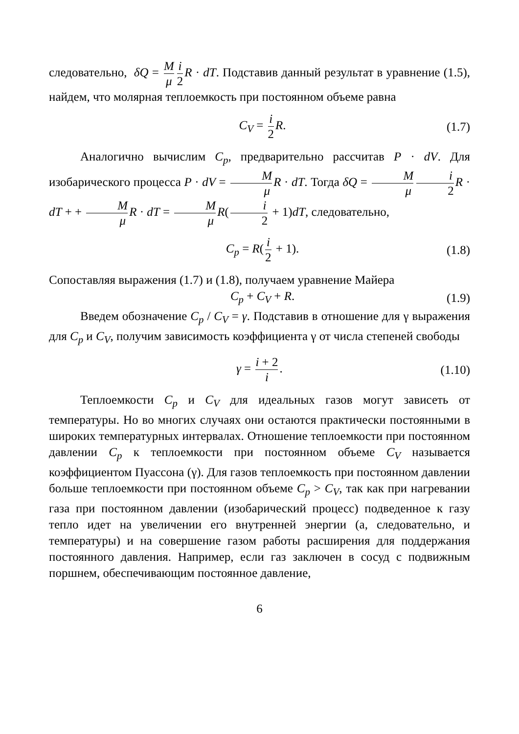следовательно, δQ = M μ i 2 R · dT. Подставив данный результат в уравнение (1.5), найдем, что молярная теплоемкость при постоянном объеме равна
C<sub>V</sub> = i 2 R. (1.7)
Аналогично вычислим C<sub>p</sub>, предварительно рассчитав P · dV. Для изобарического процесса P · dV = M μ R · dT. Тогда δQ = M μ i 2 R · dT + + M μ R · dT = M μ R(i 2 + 1)dT, следовательно,
C<sub>p</sub> = R(i 2 + 1). (1.8)
Сопоставляя выражения (1.7) и (1.8), получаем уравнение Майера
C<sub>p</sub> + C<sub>V</sub> + R. (1.9)
Введем обозначение C<sub>p</sub> / C<sub>V</sub> = γ. Подставив в отношение для γ выражения для C<sub>p</sub> и C<sub>V</sub>, получим зависимость коэффициента γ от числа степеней свободы
γ = i + 2 i. (1.10)
Теплоемкости C<sub>p</sub> и C<sub>V</sub> для идеальных газов могут зависеть от температуры. Но во многих случаях они остаются практически постоянными в широких температурных интервалах. Отношение теплоемкости при постоянном давлении C<sub>p</sub> к теплоемкости при постоянном объеме C<sub>V</sub> называется коэффициентом Пуассона (γ). Для газов теплоемкость при постоянном давлении больше теплоемкости при постоянном объеме C<sub>p</sub> > C<sub>V</sub>, так как при нагревании газа при постоянном давлении (изобарический процесс) подведенное к газу тепло идет на увеличении его внутренней энергии (а, следовательно, и температуры) и на совершение газом работы расширения для поддержания постоянного давления. Например, если газ заключен в сосуд с подвижным поршнем, обеспечивающим постоянное давление,
6